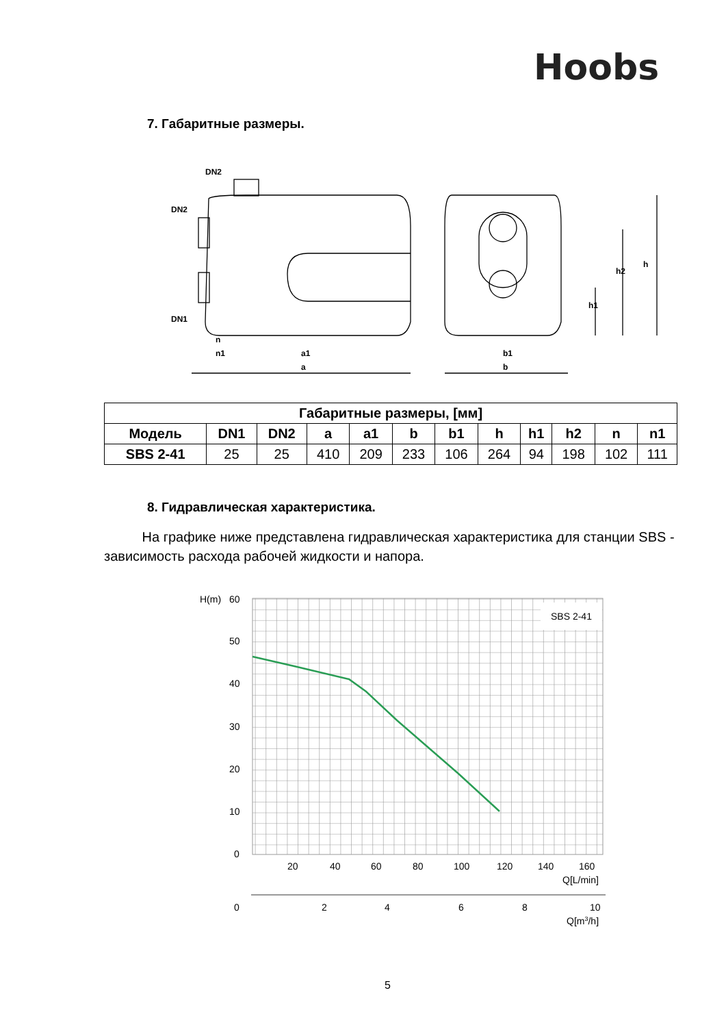Hoobs
7. Габаритные размеры.
DN2
DN2
DN1
n
n1
a1
a
b1
b
h
h2
h1
| Габаритные размеры, [мм] | | | | | | | | | | | |
| --- | --- | --- | --- | --- | --- | --- | --- | --- | --- | --- | --- |
| Модель | DN1 | DN2 | a | a1 | b | b1 | h | h1 | h2 | n | n1 |
| SBS 2-41 | 25 | 25 | 410 | 209 | 233 | 106 | 264 | 94 | 198 | 102 | 111 |
8. Гидравлическая характеристика.
На графике ниже представлена гидравлическая характеристика для станции SBS - зависимость расхода рабочей жидкости и напора.
SBS 2-41
H(m)
60
50
40
30
20
10
0
20
40
60
80
100
120
140
160
Q[L/min]
0
2
4
6
8
10
Q[m3/h]
5